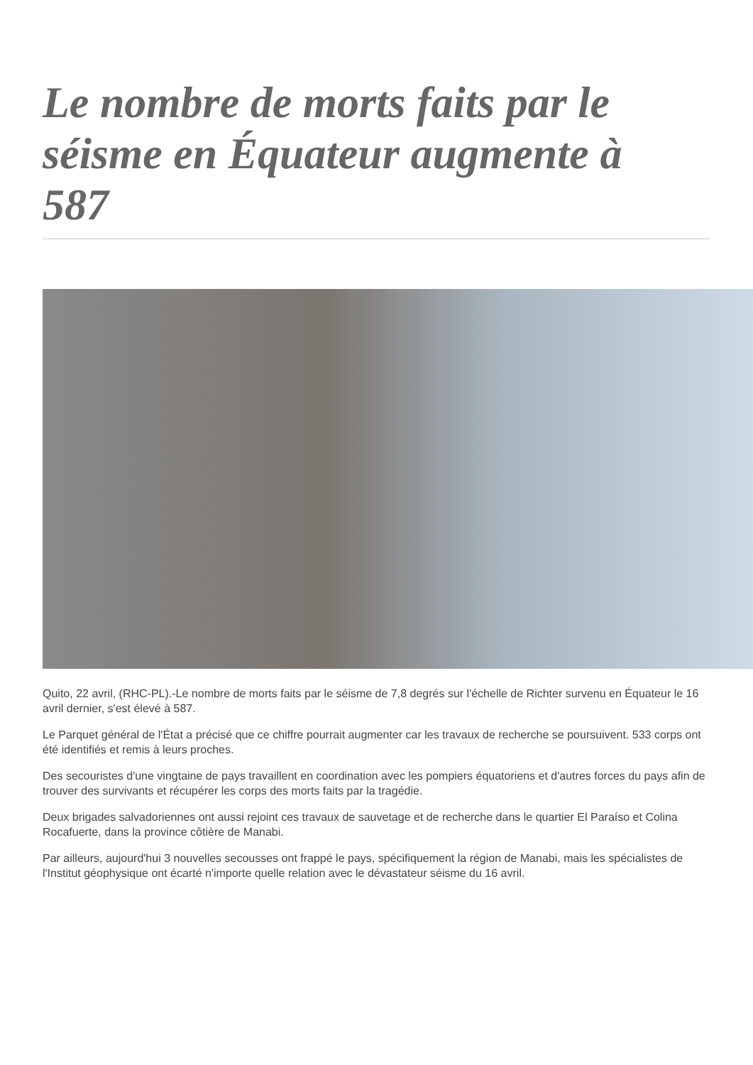Le nombre de morts faits par le séisme en Équateur augmente à 587
Quito, 22 avril, (RHC-PL).-Le nombre de morts faits par le séisme de 7,8 degrés sur l'échelle de Richter survenu en Équateur le 16 avril dernier, s'est élevé à 587.
Le Parquet général de l'État a précisé que ce chiffre pourrait augmenter car les travaux de recherche se poursuivent. 533 corps ont été identifiés et remis à leurs proches.
Des secouristes d'une vingtaine de pays travaillent en coordination avec les pompiers équatoriens et d'autres forces du pays afin de trouver des survivants et récupérer les corps des morts faits par la tragédie.
Deux brigades salvadoriennes ont aussi rejoint ces travaux de sauvetage et de recherche dans le quartier El Paraíso et Colina Rocafuerte, dans la province côtière de Manabi.
Par ailleurs, aujourd'hui 3 nouvelles secousses ont frappé le pays, spécifiquement la région de Manabi, mais les spécialistes de l'Institut géophysique ont écarté n'importe quelle relation avec le dévastateur séisme du 16 avril.